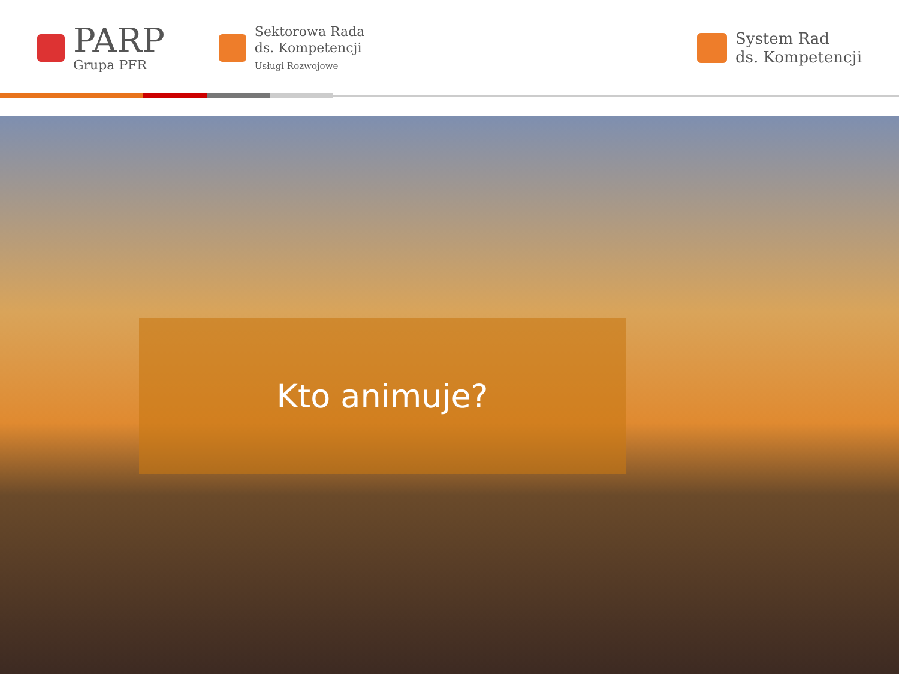PARP
Grupa PFR
Sektorowa Rada
ds. Kompetencji
Usługi Rozwojowe
System Rad
ds. Kompetencji
Kto animuje?